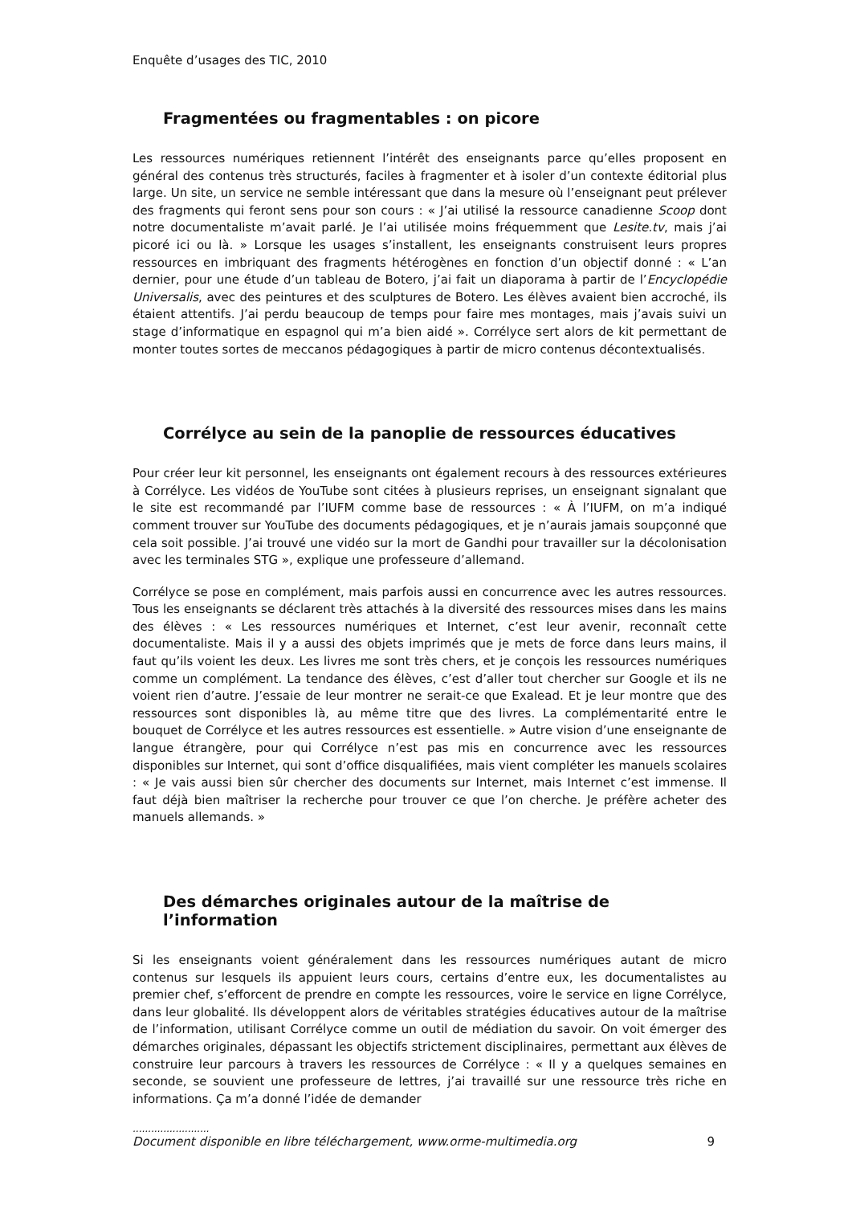Enquête d’usages des TIC, 2010
Fragmentées ou fragmentables : on picore
Les ressources numériques retiennent l’intérêt des enseignants parce qu’elles proposent en général des contenus très structurés, faciles à fragmenter et à isoler d’un contexte éditorial plus large. Un site, un service ne semble intéressant que dans la mesure où l’enseignant peut prélever des fragments qui feront sens pour son cours : « J’ai utilisé la ressource canadienne Scoop dont notre documentaliste m’avait parlé. Je l’ai utilisée moins fréquemment que Lesite.tv, mais j’ai picoré ici ou là. » Lorsque les usages s’installent, les enseignants construisent leurs propres ressources en imbriquant des fragments hétérogènes en fonction d’un objectif donné : « L’an dernier, pour une étude d’un tableau de Botero, j’ai fait un diaporama à partir de l’Encyclopédie Universalis, avec des peintures et des sculptures de Botero. Les élèves avaient bien accroché, ils étaient attentifs. J’ai perdu beaucoup de temps pour faire mes montages, mais j’avais suivi un stage d’informatique en espagnol qui m’a bien aidé ». Corrélyce sert alors de kit permettant de monter toutes sortes de meccanos pédagogiques à partir de micro contenus décontextualisés.
Corrélyce au sein de la panoplie de ressources éducatives
Pour créer leur kit personnel, les enseignants ont également recours à des ressources extérieures à Corrélyce. Les vidéos de YouTube sont citées à plusieurs reprises, un enseignant signalant que le site est recommandé par l’IUFM comme base de ressources : « À l’IUFM, on m’a indiqué comment trouver sur YouTube des documents pédagogiques, et je n’aurais jamais soupçonné que cela soit possible. J’ai trouvé une vidéo sur la mort de Gandhi pour travailler sur la décolonisation avec les terminales STG », explique une professeure d’allemand.
Corrélyce se pose en complément, mais parfois aussi en concurrence avec les autres ressources. Tous les enseignants se déclarent très attachés à la diversité des ressources mises dans les mains des élèves : « Les ressources numériques et Internet, c’est leur avenir, reconnaît cette documentaliste. Mais il y a aussi des objets imprimés que je mets de force dans leurs mains, il faut qu’ils voient les deux. Les livres me sont très chers, et je conçois les ressources numériques comme un complément. La tendance des élèves, c’est d’aller tout chercher sur Google et ils ne voient rien d’autre. J’essaie de leur montrer ne serait-ce que Exalead. Et je leur montre que des ressources sont disponibles là, au même titre que des livres. La complémentarité entre le bouquet de Corrélyce et les autres ressources est essentielle. » Autre vision d’une enseignante de langue étrangère, pour qui Corrélyce n’est pas mis en concurrence avec les ressources disponibles sur Internet, qui sont d’office disqualifiées, mais vient compléter les manuels scolaires : « Je vais aussi bien sûr chercher des documents sur Internet, mais Internet c’est immense. Il faut déjà bien maîtriser la recherche pour trouver ce que l’on cherche. Je préfère acheter des manuels allemands. »
Des démarches originales autour de la maîtrise de l’information
Si les enseignants voient généralement dans les ressources numériques autant de micro contenus sur lesquels ils appuient leurs cours, certains d’entre eux, les documentalistes au premier chef, s’efforcent de prendre en compte les ressources, voire le service en ligne Corrélyce, dans leur globalité. Ils développent alors de véritables stratégies éducatives autour de la maîtrise de l’information, utilisant Corrélyce comme un outil de médiation du savoir. On voit émerger des démarches originales, dépassant les objectifs strictement disciplinaires, permettant aux élèves de construire leur parcours à travers les ressources de Corrélyce : « Il y a quelques semaines en seconde, se souvient une professeure de lettres, j’ai travaillé sur une ressource très riche en informations. Ça m’a donné l’idée de demander
.........................
Document disponible en libre téléchargement, www.orme-multimedia.org 9